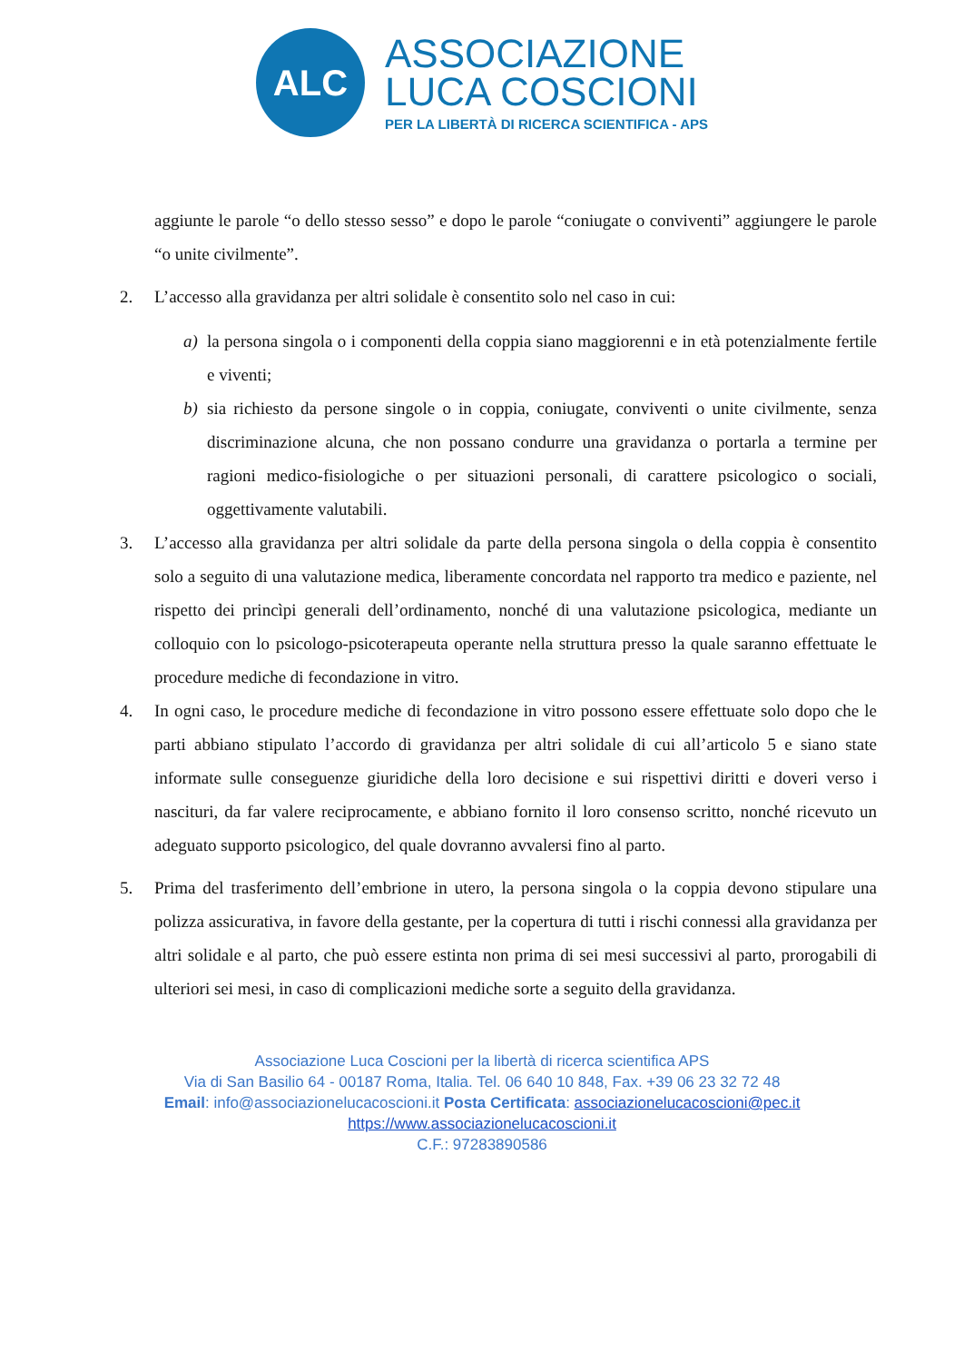ALC
ASSOCIAZIONE
LUCA COSCIONI
PER LA LIBERTÀ DI RICERCA SCIENTIFICA - APS
aggiunte le parole “o dello stesso sesso” e dopo le parole “coniugate o conviventi” aggiungere le parole “o unite civilmente”.
2. L’accesso alla gravidanza per altri solidale è consentito solo nel caso in cui:
a) la persona singola o i componenti della coppia siano maggiorenni e in età potenzialmente fertile e viventi;
b) sia richiesto da persone singole o in coppia, coniugate, conviventi o unite civilmente, senza discriminazione alcuna, che non possano condurre una gravidanza o portarla a termine per ragioni medico-fisiologiche o per situazioni personali, di carattere psicologico o sociali, oggettivamente valutabili.
3. L’accesso alla gravidanza per altri solidale da parte della persona singola o della coppia è consentito solo a seguito di una valutazione medica, liberamente concordata nel rapporto tra medico e paziente, nel rispetto dei princìpi generali dell’ordinamento, nonché di una valutazione psicologica, mediante un colloquio con lo psicologo-psicoterapeuta operante nella struttura presso la quale saranno effettuate le procedure mediche di fecondazione in vitro.
4. In ogni caso, le procedure mediche di fecondazione in vitro possono essere effettuate solo dopo che le parti abbiano stipulato l’accordo di gravidanza per altri solidale di cui all’articolo 5 e siano state informate sulle conseguenze giuridiche della loro decisione e sui rispettivi diritti e doveri verso i nascituri, da far valere reciprocamente, e abbiano fornito il loro consenso scritto, nonché ricevuto un adeguato supporto psicologico, del quale dovranno avvalersi fino al parto.
5. Prima del trasferimento dell’embrione in utero, la persona singola o la coppia devono stipulare una polizza assicurativa, in favore della gestante, per la copertura di tutti i rischi connessi alla gravidanza per altri solidale e al parto, che può essere estinta non prima di sei mesi successivi al parto, prorogabili di ulteriori sei mesi, in caso di complicazioni mediche sorte a seguito della gravidanza.
Associazione Luca Coscioni per la libertà di ricerca scientifica APS
Via di San Basilio 64 - 00187 Roma, Italia. Tel. 06 640 10 848, Fax. +39 06 23 32 72 48
Email: info@associazionelucacoscioni.it Posta Certificata: associazionelucacoscioni@pec.it
https://www.associazionelucacoscioni.it
C.F.: 97283890586